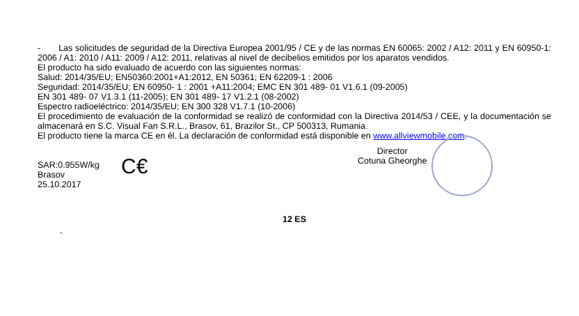- Las solicitudes de seguridad de la Directiva Europea 2001/95 / CE y de las normas EN 60065: 2002 / A12: 2011 y EN 60950-1: 2006 / A1: 2010 / A11: 2009 / A12: 2011, relativas al nivel de decibelios emitidos por los aparatos vendidos.
El producto ha sido evaluado de acuerdo con las siguientes normas:
Salud: 2014/35/EU; EN50360:2001+A1:2012, EN 50361; EN 62209-1 : 2006
Seguridad: 2014/35/EU; EN 60950- 1 : 2001 +A11:2004; EMC EN 301 489- 01 V1.6.1 (09-2005)
EN 301 489- 07 V1.3.1 (11-2005); EN 301 489- 17 V1.2.1 (08-2002)
Espectro radioeléctrico: 2014/35/EU; EN 300 328 V1.7.1 (10-2006)
El procedimiento de evaluación de la conformidad se realizó de conformidad con la Directiva 2014/53 / CEE, y la documentación se almacenará en S.C. Visual Fan S.R.L., Brasov, 61, Brazilor St., CP 500313, Rumania.
El producto tiene la marca CE en él. La declaración de conformidad está disponible en www.allviewmobile.com.
SAR:0.955W/kg
Brasov
25.10.2017
C€
Director
Cotuna Gheorghe
12 ES
`